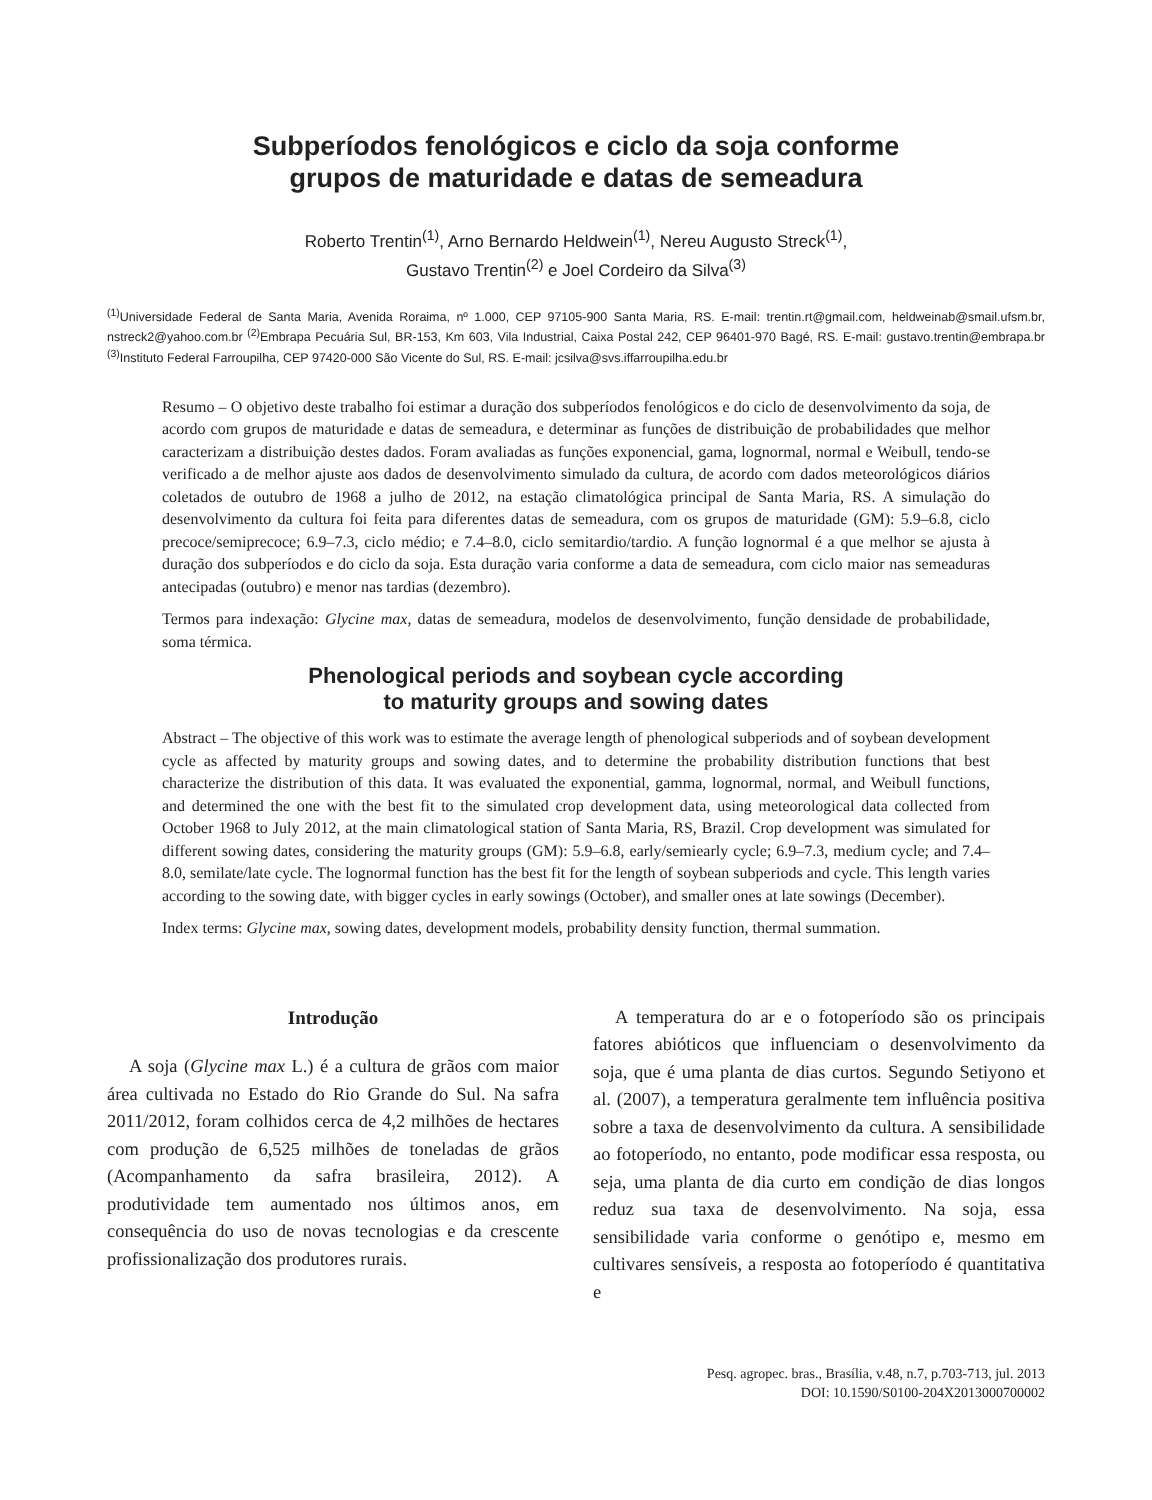Subperíodos fenológicos e ciclo da soja conforme
grupos de maturidade e datas de semeadura
Roberto Trentin<sup>(1)</sup>, Arno Bernardo Heldwein<sup>(1)</sup>, Nereu Augusto Streck<sup>(1)</sup>,
Gustavo Trentin<sup>(2)</sup> e Joel Cordeiro da Silva<sup>(3)</sup>
<sup>(1)</sup> Universidade Federal de Santa Maria, Avenida Roraima, nº 1.000, CEP 97105-900 Santa Maria, RS. E-mail: trentin.rt@gmail.com, heldweinab@smail.ufsm.br, nstreck2@yahoo.com.br <sup>(2)</sup>Embrapa Pecuária Sul, BR-153, Km 603, Vila Industrial, Caixa Postal 242, CEP 96401-970 Bagé, RS. E-mail: gustavo.trentin@embrapa.br <sup>(3)</sup>Instituto Federal Farroupilha, CEP 97420-000 São Vicente do Sul, RS. E-mail: jcsilva@svs.iffarroupilha.edu.br
Resumo – O objetivo deste trabalho foi estimar a duração dos subperíodos fenológicos e do ciclo de desenvolvimento da soja, de acordo com grupos de maturidade e datas de semeadura, e determinar as funções de distribuição de probabilidades que melhor caracterizam a distribuição destes dados. Foram avaliadas as funções exponencial, gama, lognormal, normal e Weibull, tendo-se verificado a de melhor ajuste aos dados de desenvolvimento simulado da cultura, de acordo com dados meteorológicos diários coletados de outubro de 1968 a julho de 2012, na estação climatológica principal de Santa Maria, RS. A simulação do desenvolvimento da cultura foi feita para diferentes datas de semeadura, com os grupos de maturidade (GM): 5.9–6.8, ciclo precoce/semiprecoce; 6.9–7.3, ciclo médio; e 7.4–8.0, ciclo semitardio/tardio. A função lognormal é a que melhor se ajusta à duração dos subperíodos e do ciclo da soja. Esta duração varia conforme a data de semeadura, com ciclo maior nas semeaduras antecipadas (outubro) e menor nas tardias (dezembro).
Termos para indexação: Glycine max, datas de semeadura, modelos de desenvolvimento, função densidade de probabilidade, soma térmica.
Phenological periods and soybean cycle according
to maturity groups and sowing dates
Abstract – The objective of this work was to estimate the average length of phenological subperiods and of soybean development cycle as affected by maturity groups and sowing dates, and to determine the probability distribution functions that best characterize the distribution of this data. It was evaluated the exponential, gamma, lognormal, normal, and Weibull functions, and determined the one with the best fit to the simulated crop development data, using meteorological data collected from October 1968 to July 2012, at the main climatological station of Santa Maria, RS, Brazil. Crop development was simulated for different sowing dates, considering the maturity groups (GM): 5.9–6.8, early/semiearly cycle; 6.9–7.3, medium cycle; and 7.4–8.0, semilate/late cycle. The lognormal function has the best fit for the length of soybean subperiods and cycle. This length varies according to the sowing date, with bigger cycles in early sowings (October), and smaller ones at late sowings (December).
Index terms: Glycine max, sowing dates, development models, probability density function, thermal summation.
Introdução
A soja (Glycine max L.) é a cultura de grãos com maior área cultivada no Estado do Rio Grande do Sul. Na safra 2011/2012, foram colhidos cerca de 4,2 milhões de hectares com produção de 6,525 milhões de toneladas de grãos (Acompanhamento da safra brasileira, 2012). A produtividade tem aumentado nos últimos anos, em consequência do uso de novas tecnologias e da crescente profissionalização dos produtores rurais.
A temperatura do ar e o fotoperíodo são os principais fatores abióticos que influenciam o desenvolvimento da soja, que é uma planta de dias curtos. Segundo Setiyono et al. (2007), a temperatura geralmente tem influência positiva sobre a taxa de desenvolvimento da cultura. A sensibilidade ao fotoperíodo, no entanto, pode modificar essa resposta, ou seja, uma planta de dia curto em condição de dias longos reduz sua taxa de desenvolvimento. Na soja, essa sensibilidade varia conforme o genótipo e, mesmo em cultivares sensíveis, a resposta ao fotoperíodo é quantitativa e
Pesq. agropec. bras., Brasília, v.48, n.7, p.703-713, jul. 2013
DOI: 10.1590/S0100-204X2013000700002